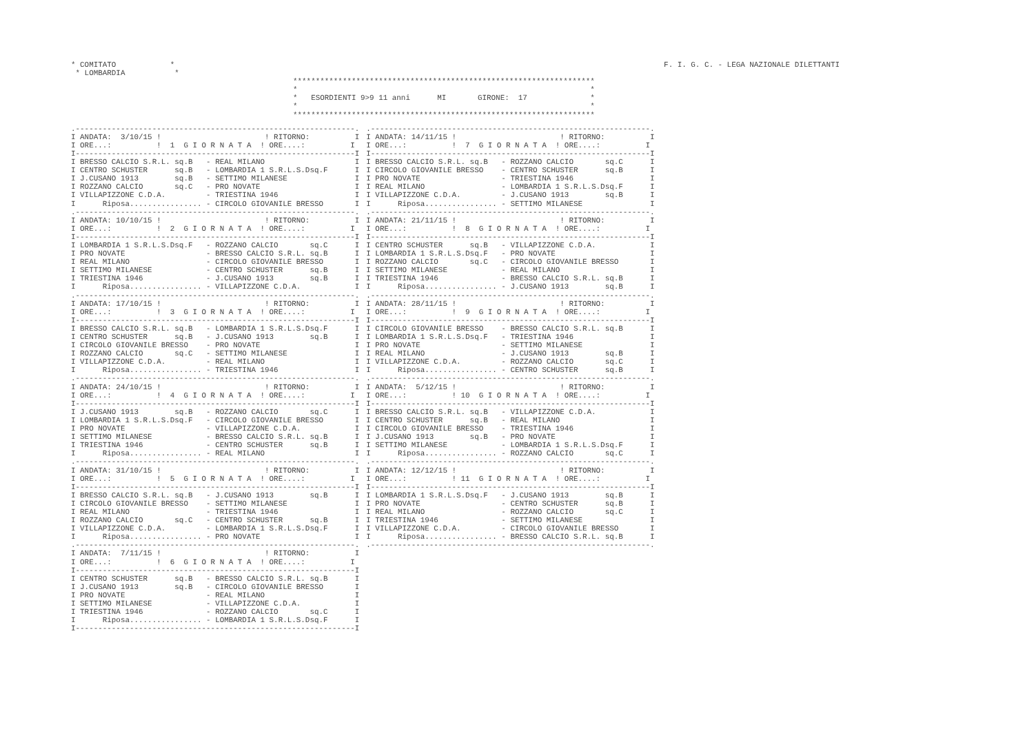* COMITATO            *
 * LOMBARDIA           *
F. I. G. C. - LEGA NAZIONALE DILETTANTI
*******************************************************************
*                                                                 *
*   ESORDIENTI 9>9 11 anni      MI       GIRONE:  17              *
*                                                                 *
*******************************************************************
.--------------------------------------------------------------.
I ANDATA:  3/10/15 !                       ! RITORNO:          I
I ORE...:          !  1  G I O R N A T A  ! ORE....:          I
I--------------------------------------------------------------I
I BRESSO CALCIO S.R.L. sq.B   - REAL MILANO                    I
I CENTRO SCHUSTER      sq.B   - LOMBARDIA 1 S.R.L.S.Dsq.F      I
I J.CUSANO 1913        sq.B   - SETTIMO MILANESE               I
I ROZZANO CALCIO       sq.C   - PRO NOVATE                     I
I VILLAPIZZONE C.D.A.         - TRIESTINA 1946                 I
I      Riposa................ - CIRCOLO GIOVANILE BRESSO       I
.--------------------------------------------------------------.
I ANDATA: 10/10/15 !                       ! RITORNO:          I
I ORE...:          !  2  G I O R N A T A  ! ORE....:          I
I--------------------------------------------------------------I
I LOMBARDIA 1 S.R.L.S.Dsq.F   - ROZZANO CALCIO       sq.C      I
I PRO NOVATE                  - BRESSO CALCIO S.R.L. sq.B      I
I REAL MILANO                 - CIRCOLO GIOVANILE BRESSO       I
I SETTIMO MILANESE            - CENTRO SCHUSTER      sq.B      I
I TRIESTINA 1946              - J.CUSANO 1913        sq.B      I
I      Riposa................ - VILLAPIZZONE C.D.A.            I
.--------------------------------------------------------------.
I ANDATA: 17/10/15 !                       ! RITORNO:          I
I ORE...:          !  3  G I O R N A T A  ! ORE....:          I
I--------------------------------------------------------------I
I BRESSO CALCIO S.R.L. sq.B   - LOMBARDIA 1 S.R.L.S.Dsq.F      I
I CENTRO SCHUSTER      sq.B   - J.CUSANO 1913        sq.B      I
I CIRCOLO GIOVANILE BRESSO    - PRO NOVATE                     I
I ROZZANO CALCIO       sq.C   - SETTIMO MILANESE               I
I VILLAPIZZONE C.D.A.         - REAL MILANO                    I
I      Riposa................ - TRIESTINA 1946                 I
.--------------------------------------------------------------.
I ANDATA: 24/10/15 !                       ! RITORNO:          I
I ORE...:          !  4  G I O R N A T A  ! ORE....:          I
I--------------------------------------------------------------I
I J.CUSANO 1913        sq.B   - ROZZANO CALCIO       sq.C      I
I LOMBARDIA 1 S.R.L.S.Dsq.F   - CIRCOLO GIOVANILE BRESSO       I
I PRO NOVATE                  - VILLAPIZZONE C.D.A.            I
I SETTIMO MILANESE            - BRESSO CALCIO S.R.L. sq.B      I
I TRIESTINA 1946              - CENTRO SCHUSTER      sq.B      I
I      Riposa................ - REAL MILANO                    I
.--------------------------------------------------------------.
I ANDATA: 31/10/15 !                       ! RITORNO:          I
I ORE...:          !  5  G I O R N A T A  ! ORE....:          I
I--------------------------------------------------------------I
I BRESSO CALCIO S.R.L. sq.B   - J.CUSANO 1913        sq.B      I
I CIRCOLO GIOVANILE BRESSO    - SETTIMO MILANESE               I
I REAL MILANO                 - TRIESTINA 1946                 I
I ROZZANO CALCIO       sq.C   - CENTRO SCHUSTER      sq.B      I
I VILLAPIZZONE C.D.A.         - LOMBARDIA 1 S.R.L.S.Dsq.F      I
I      Riposa................ - PRO NOVATE                     I
.--------------------------------------------------------------.
I ANDATA:  7/11/15 !                       ! RITORNO:          I
I ORE...:          !  6  G I O R N A T A  ! ORE....:          I
I--------------------------------------------------------------I
I CENTRO SCHUSTER      sq.B   - BRESSO CALCIO S.R.L. sq.B      I
I J.CUSANO 1913        sq.B   - CIRCOLO GIOVANILE BRESSO       I
I PRO NOVATE                  - REAL MILANO                    I
I SETTIMO MILANESE            - VILLAPIZZONE C.D.A.            I
I TRIESTINA 1946              - ROZZANO CALCIO       sq.C      I
I      Riposa................ - LOMBARDIA 1 S.R.L.S.Dsq.F      I
I--------------------------------------------------------------I
.--------------------------------------------------------------.
I ANDATA: 14/11/15 !                       ! RITORNO:          I
I ORE...:          !  7  G I O R N A T A  ! ORE....:          I
I--------------------------------------------------------------I
I BRESSO CALCIO S.R.L. sq.B   - ROZZANO CALCIO       sq.C      I
I CIRCOLO GIOVANILE BRESSO    - CENTRO SCHUSTER      sq.B      I
I PRO NOVATE                  - TRIESTINA 1946                 I
I REAL MILANO                 - LOMBARDIA 1 S.R.L.S.Dsq.F      I
I VILLAPIZZONE C.D.A.         - J.CUSANO 1913        sq.B      I
I      Riposa................ - SETTIMO MILANESE               I
.--------------------------------------------------------------.
I ANDATA: 21/11/15 !                       ! RITORNO:          I
I ORE...:          !  8  G I O R N A T A  ! ORE....:          I
I--------------------------------------------------------------I
I CENTRO SCHUSTER      sq.B   - VILLAPIZZONE C.D.A.            I
I LOMBARDIA 1 S.R.L.S.Dsq.F   - PRO NOVATE                     I
I ROZZANO CALCIO       sq.C   - CIRCOLO GIOVANILE BRESSO       I
I SETTIMO MILANESE            - REAL MILANO                    I
I TRIESTINA 1946              - BRESSO CALCIO S.R.L. sq.B      I
I      Riposa................ - J.CUSANO 1913        sq.B      I
.--------------------------------------------------------------.
I ANDATA: 28/11/15 !                       ! RITORNO:          I
I ORE...:          !  9  G I O R N A T A  ! ORE....:          I
I--------------------------------------------------------------I
I CIRCOLO GIOVANILE BRESSO    - BRESSO CALCIO S.R.L. sq.B      I
I LOMBARDIA 1 S.R.L.S.Dsq.F   - TRIESTINA 1946                 I
I PRO NOVATE                  - SETTIMO MILANESE               I
I REAL MILANO                 - J.CUSANO 1913        sq.B      I
I VILLAPIZZONE C.D.A.         - ROZZANO CALCIO       sq.C      I
I      Riposa................ - CENTRO SCHUSTER      sq.B      I
.--------------------------------------------------------------.
I ANDATA:  5/12/15 !                       ! RITORNO:          I
I ORE...:          ! 10  G I O R N A T A  ! ORE....:          I
I--------------------------------------------------------------I
I BRESSO CALCIO S.R.L. sq.B   - VILLAPIZZONE C.D.A.            I
I CENTRO SCHUSTER      sq.B   - REAL MILANO                    I
I CIRCOLO GIOVANILE BRESSO    - TRIESTINA 1946                 I
I J.CUSANO 1913        sq.B   - PRO NOVATE                     I
I SETTIMO MILANESE            - LOMBARDIA 1 S.R.L.S.Dsq.F      I
I      Riposa................ - ROZZANO CALCIO       sq.C      I
.--------------------------------------------------------------.
I ANDATA: 12/12/15 !                       ! RITORNO:          I
I ORE...:          ! 11  G I O R N A T A  ! ORE....:          I
I--------------------------------------------------------------I
I LOMBARDIA 1 S.R.L.S.Dsq.F   - J.CUSANO 1913        sq.B      I
I PRO NOVATE                  - CENTRO SCHUSTER      sq.B      I
I REAL MILANO                 - ROZZANO CALCIO       sq.C      I
I TRIESTINA 1946              - SETTIMO MILANESE               I
I VILLAPIZZONE C.D.A.         - CIRCOLO GIOVANILE BRESSO       I
I      Riposa................ - BRESSO CALCIO S.R.L. sq.B      I
.--------------------------------------------------------------.